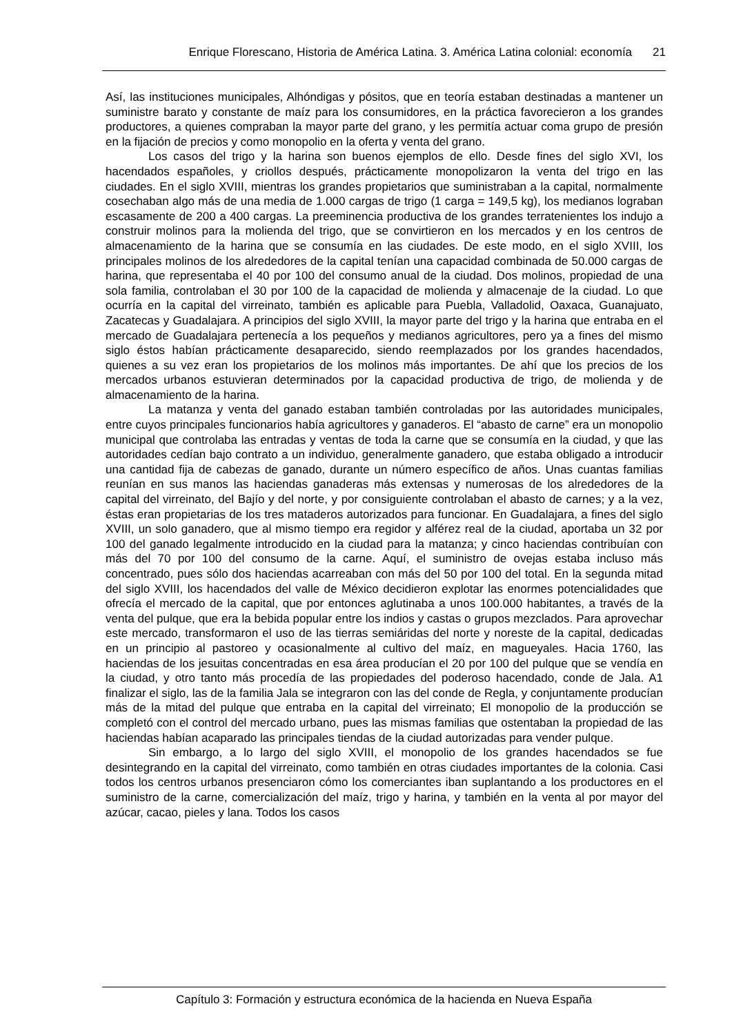Enrique Florescano, Historia de América Latina. 3. América Latina colonial: economía 21
Así, las instituciones municipales, Alhóndigas y pósitos, que en teoría estaban destinadas a mantener un suministre barato y constante de maíz para los consumidores, en la práctica favorecieron a los grandes productores, a quienes compraban la mayor parte del grano, y les permitía actuar coma grupo de presión en la fijación de precios y como monopolio en la oferta y venta del grano.
Los casos del trigo y la harina son buenos ejemplos de ello. Desde fines del siglo XVI, los hacendados españoles, y criollos después, prácticamente monopolizaron la venta del trigo en las ciudades. En el siglo XVIII, mientras los grandes propietarios que suministraban a la capital, normalmente cosechaban algo más de una media de 1.000 cargas de trigo (1 carga = 149,5 kg), los medianos lograban escasamente de 200 a 400 cargas. La preeminencia productiva de los grandes terratenientes los indujo a construir molinos para la molienda del trigo, que se convirtieron en los mercados y en los centros de almacenamiento de la harina que se consumía en las ciudades. De este modo, en el siglo XVIII, los principales molinos de los alrededores de la capital tenían una capacidad combinada de 50.000 cargas de harina, que representaba el 40 por 100 del consumo anual de la ciudad. Dos molinos, propiedad de una sola familia, controlaban el 30 por 100 de la capacidad de molienda y almacenaje de la ciudad. Lo que ocurría en la capital del virreinato, también es aplicable para Puebla, Valladolid, Oaxaca, Guanajuato, Zacatecas y Guadalajara. A principios del siglo XVIII, la mayor parte del trigo y la harina que entraba en el mercado de Guadalajara pertenecía a los pequeños y medianos agricultores, pero ya a fines del mismo siglo éstos habían prácticamente desaparecido, siendo reemplazados por los grandes hacendados, quienes a su vez eran los propietarios de los molinos más importantes. De ahí que los precios de los mercados urbanos estuvieran determinados por la capacidad productiva de trigo, de molienda y de almacenamiento de la harina.
La matanza y venta del ganado estaban también controladas por las autoridades municipales, entre cuyos principales funcionarios había agricultores y ganaderos. El “abasto de carne” era un monopolio municipal que controlaba las entradas y ventas de toda la carne que se consumía en la ciudad, y que las autoridades cedían bajo contrato a un individuo, generalmente ganadero, que estaba obligado a introducir una cantidad fija de cabezas de ganado, durante un número específico de años. Unas cuantas familias reunían en sus manos las haciendas ganaderas más extensas y numerosas de los alrededores de la capital del virreinato, del Bajío y del norte, y por consiguiente controlaban el abasto de carnes; y a la vez, éstas eran propietarias de los tres mataderos autorizados para funcionar. En Guadalajara, a fines del siglo XVIII, un solo ganadero, que al mismo tiempo era regidor y alférez real de la ciudad, aportaba un 32 por 100 del ganado legalmente introducido en la ciudad para la matanza; y cinco haciendas contribuían con más del 70 por 100 del consumo de la carne. Aquí, el suministro de ovejas estaba incluso más concentrado, pues sólo dos haciendas acarreaban con más del 50 por 100 del total. En la segunda mitad del siglo XVIII, los hacendados del valle de México decidieron explotar las enormes potencialidades que ofrecía el mercado de la capital, que por entonces aglutinaba a unos 100.000 habitantes, a través de la venta del pulque, que era la bebida popular entre los indios y castas o grupos mezclados. Para aprovechar este mercado, transformaron el uso de las tierras semiáridas del norte y noreste de la capital, dedicadas en un principio al pastoreo y ocasionalmente al cultivo del maíz, en magueyales. Hacia 1760, las haciendas de los jesuitas concentradas en esa área producían el 20 por 100 del pulque que se vendía en la ciudad, y otro tanto más procedía de las propiedades del poderoso hacendado, conde de Jala. A1 finalizar el siglo, las de la familia Jala se integraron con las del conde de Regla, y conjuntamente producían más de la mitad del pulque que entraba en la capital del virreinato; El monopolio de la producción se completó con el control del mercado urbano, pues las mismas familias que ostentaban la propiedad de las haciendas habían acaparado las principales tiendas de la ciudad autorizadas para vender pulque.
Sin embargo, a lo largo del siglo XVIII, el monopolio de los grandes hacendados se fue desintegrando en la capital del virreinato, como también en otras ciudades importantes de la colonia. Casi todos los centros urbanos presenciaron cómo los comerciantes iban suplantando a los productores en el suministro de la carne, comercialización del maíz, trigo y harina, y también en la venta al por mayor del azúcar, cacao, pieles y lana. Todos los casos
Capítulo 3: Formación y estructura económica de la hacienda en Nueva España